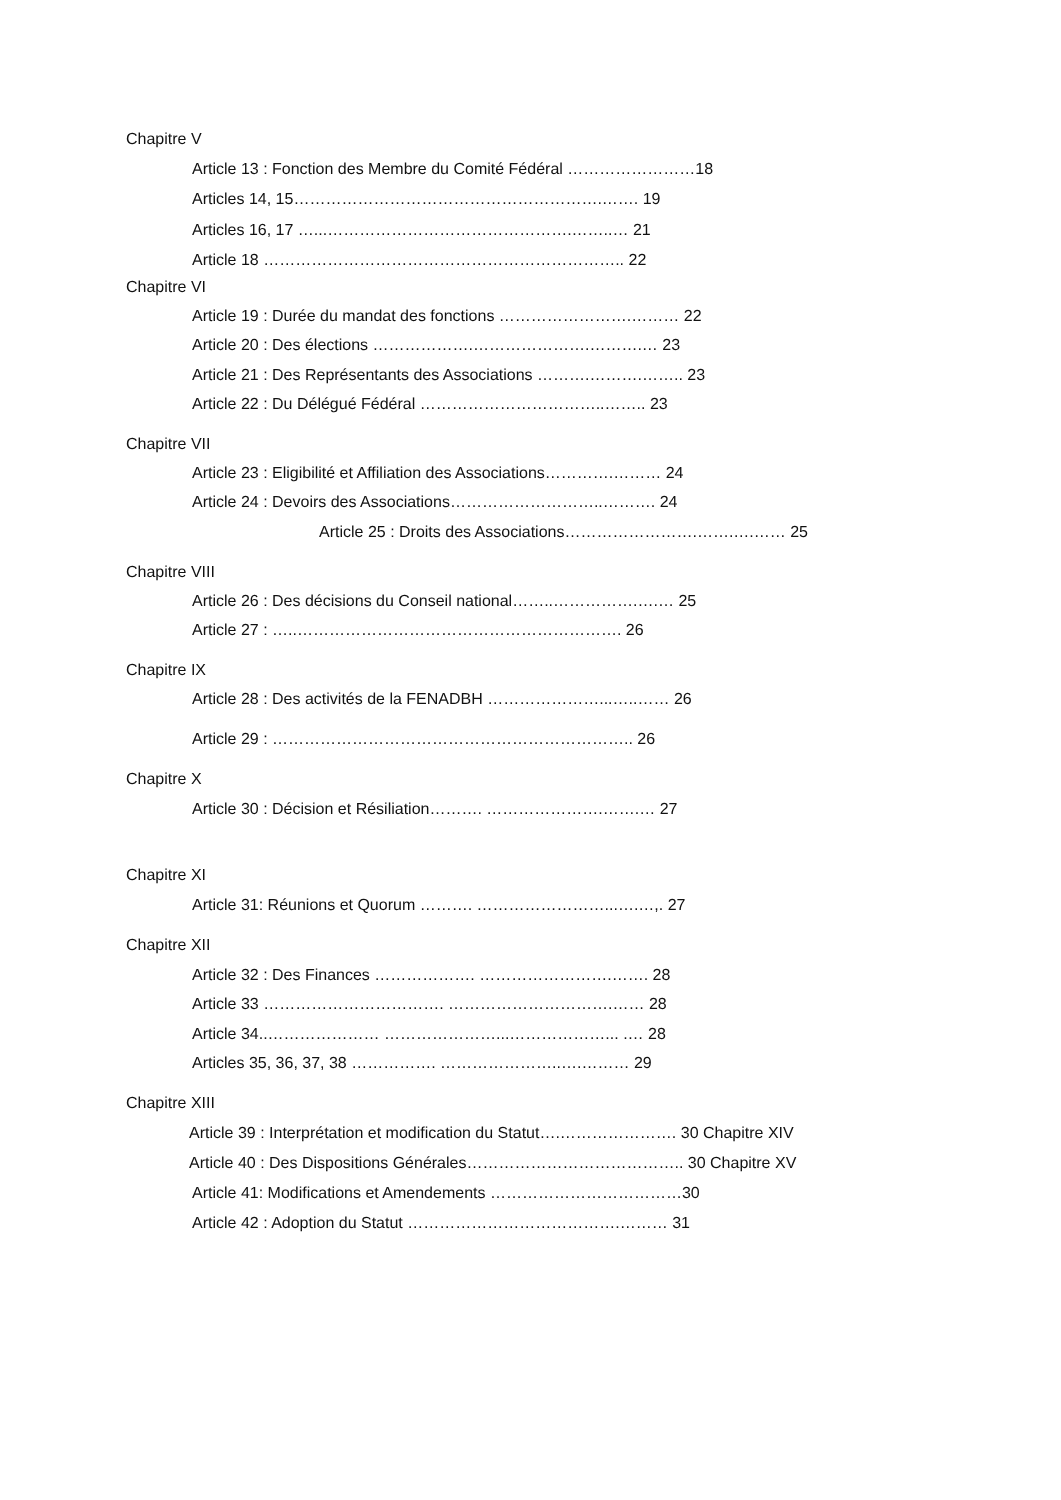Chapitre V
Article 13 : Fonction des Membre du Comité Fédéral ……………………18
Articles 14, 15………………………………………………….……. 19
Articles 16, 17 …...……………………………………….……..… 21
Article 18 ………………………………………………………….. 22
Chapitre VI
Article 19 : Durée du mandat des fonctions …………………….……… 22
Article 20 : Des élections ……………….………………….……….… 23
Article 21 : Des Représentants des Associations ……….……….…….. 23
Article 22 : Du Délégué Fédéral ……………………………..…….. 23
Chapitre VII
Article 23 : Eligibilité et Affiliation des Associations………….……… 24
Article 24 : Devoirs des Associations………………………..………. 24
Article 25 : Droits des Associations…………………….…….….…… 25
Chapitre VIII
Article 26 : Des décisions du Conseil national……..…………….….… 25
Article 27 : …..……………………………………………………. 26
Chapitre IX
Article 28 : Des activités de la FENADBH …………………...…..…… 26
Article 29 : ………………………………………………………….. 26
Chapitre X
Article 30 : Décision et Résiliation………. ………………….…….… 27
Chapitre XI
Article 31: Réunions et Quorum ………. ……………………...….…,. 27
Chapitre XII
Article 32 : Des Finances ………………. …………………….……. 28
Article 33 ……………………………. ………………………….…… 28
Article 34..………………… …………………...………………... .… 28
Articles 35, 36, 37, 38 ……………. …………………..….……… 29
Chapitre XIII
Article 39 : Interprétation et modification du Statut….…………………. 30 Chapitre XIV
Article 40 : Des Dispositions Générales………………………………….. 30 Chapitre XV
Article 41: Modifications et Amendements ………………………………30
Article 42 : Adoption du Statut ………………………………….……… 31